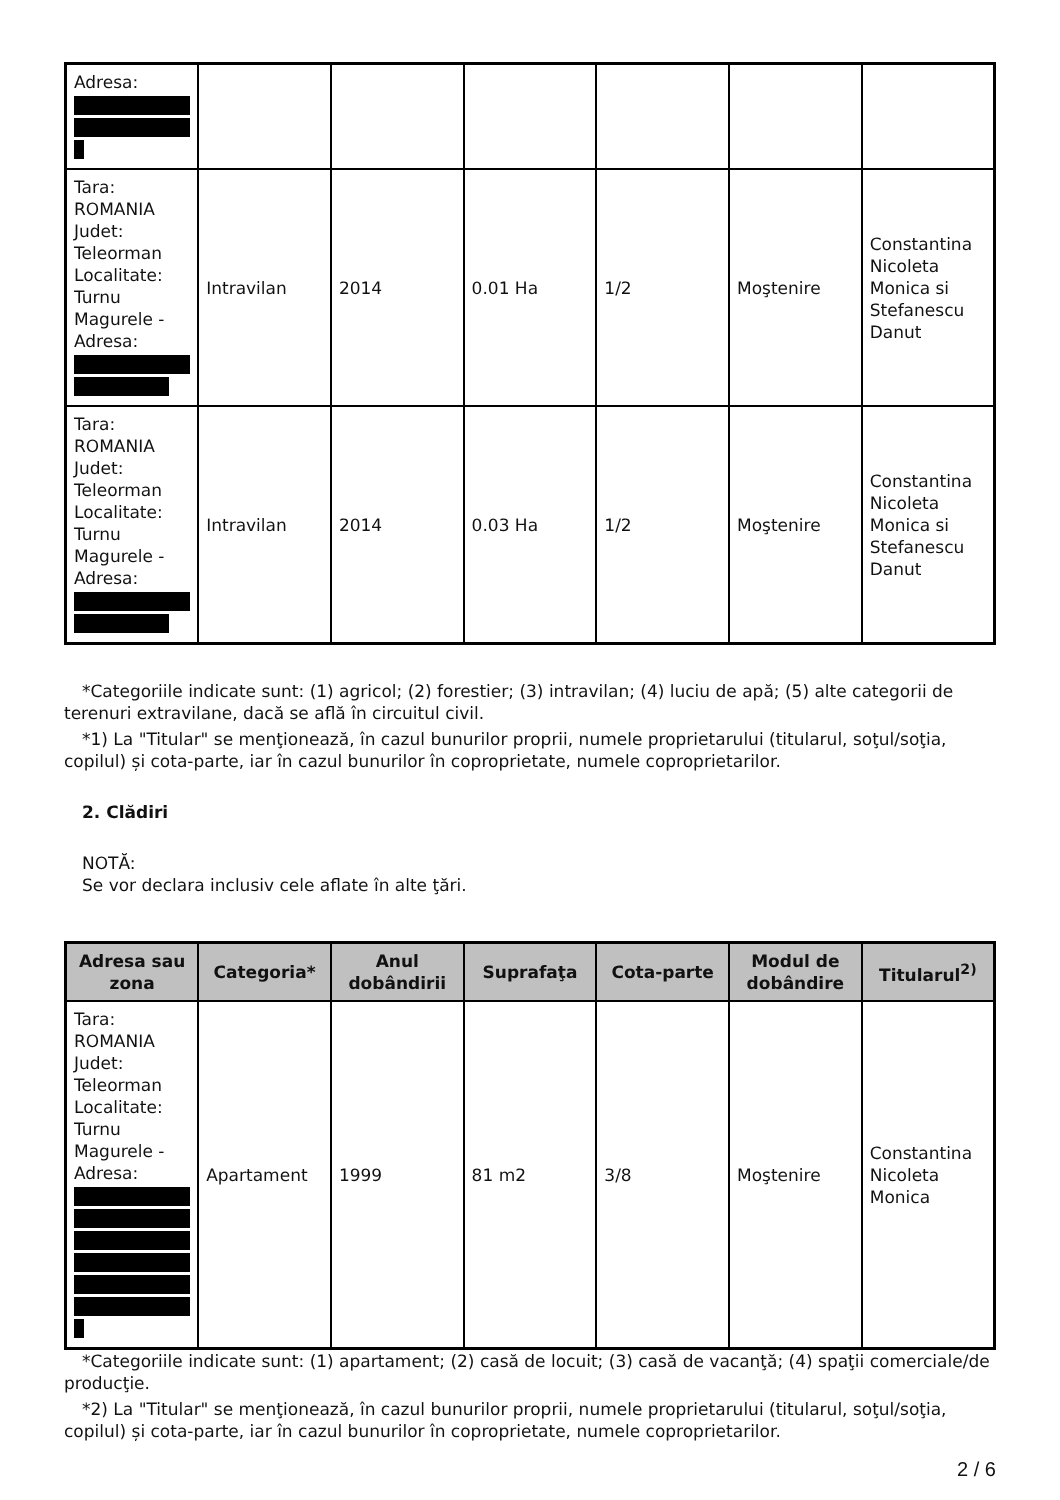| Adresa: | | | | | | |
| Tara: ROMANIA Judet: Teleorman Localitate: Turnu Magurele - Adresa: | Intravilan | 2014 | 0.01 Ha | 1/2 | Moştenire | Constantina Nicoleta Monica si Stefanescu Danut |
| Tara: ROMANIA Judet: Teleorman Localitate: Turnu Magurele - Adresa: | Intravilan | 2014 | 0.03 Ha | 1/2 | Moştenire | Constantina Nicoleta Monica si Stefanescu Danut |
*Categoriile indicate sunt: (1) agricol; (2) forestier; (3) intravilan; (4) luciu de apă; (5) alte categorii de terenuri extravilane, dacă se află în circuitul civil.
*1) La "Titular" se menţionează, în cazul bunurilor proprii, numele proprietarului (titularul, soţul/soţia, copilul) și cota-parte, iar în cazul bunurilor în coproprietate, numele coproprietarilor.
2. Clădiri
NOTĂ:
Se vor declara inclusiv cele aflate în alte ţări.
| Adresa sau zona | Categoria* | Anul dobândirii | Suprafaţa | Cota-parte | Modul de dobândire | Titularul<sup>2)</sup> |
| --- | --- | --- | --- | --- | --- | --- |
| Tara: ROMANIA Judet: Teleorman Localitate: Turnu Magurele - Adresa: | Apartament | 1999 | 81 m2 | 3/8 | Moştenire | Constantina Nicoleta Monica |
*Categoriile indicate sunt: (1) apartament; (2) casă de locuit; (3) casă de vacanţă; (4) spaţii comerciale/de producţie.
*2) La "Titular" se menţionează, în cazul bunurilor proprii, numele proprietarului (titularul, soţul/soţia, copilul) și cota-parte, iar în cazul bunurilor în coproprietate, numele coproprietarilor.
2 / 6